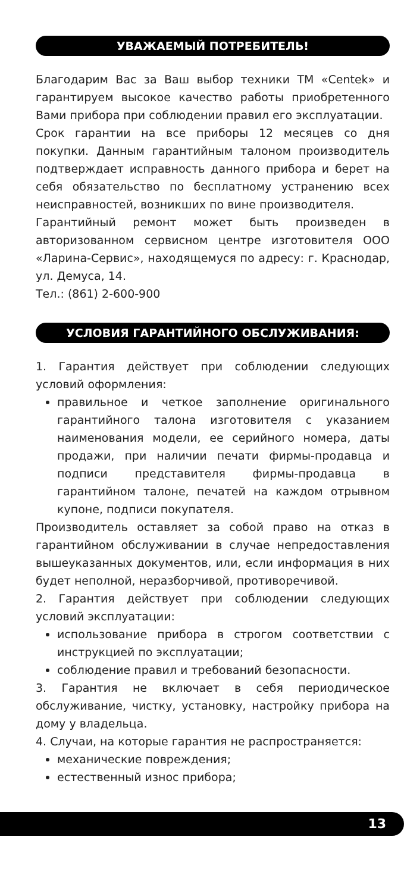УВАЖАЕМЫЙ ПОТРЕБИТЕЛЬ!
Благодарим Вас за Ваш выбор техники ТМ «Centek» и гарантируем высокое качество работы приобретенного Вами прибора при соблюдении правил его эксплуатации.
Срок гарантии на все приборы 12 месяцев со дня покупки. Данным гарантийным талоном производитель подтверждает исправность данного прибора и берет на себя обязательство по бесплатному устранению всех неисправностей, возникших по вине производителя.
Гарантийный ремонт может быть произведен в авторизованном сервисном центре изготовителя ООО «Ларина-Сервис», находящемуся по адресу: г. Краснодар, ул. Демуса, 14.
Тел.: (861) 2-600-900
УСЛОВИЯ ГАРАНТИЙНОГО ОБСЛУЖИВАНИЯ:
1. Гарантия действует при соблюдении следующих условий оформления:
правильное и четкое заполнение оригинального гарантийного талона изготовителя с указанием наименования модели, ее серийного номера, даты продажи, при наличии печати фирмы-продавца и подписи представителя фирмы-продавца в гарантийном талоне, печатей на каждом отрывном купоне, подписи покупателя.
Производитель оставляет за собой право на отказ в гарантийном обслуживании в случае непредоставления вышеуказанных документов, или, если информация в них будет неполной, неразборчивой, противоречивой.
2. Гарантия действует при соблюдении следующих условий эксплуатации:
использование прибора в строгом соответствии с инструкцией по эксплуатации;
соблюдение правил и требований безопасности.
3. Гарантия не включает в себя периодическое обслуживание, чистку, установку, настройку прибора на дому у владельца.
4. Случаи, на которые гарантия не распространяется:
механические повреждения;
естественный износ прибора;
13